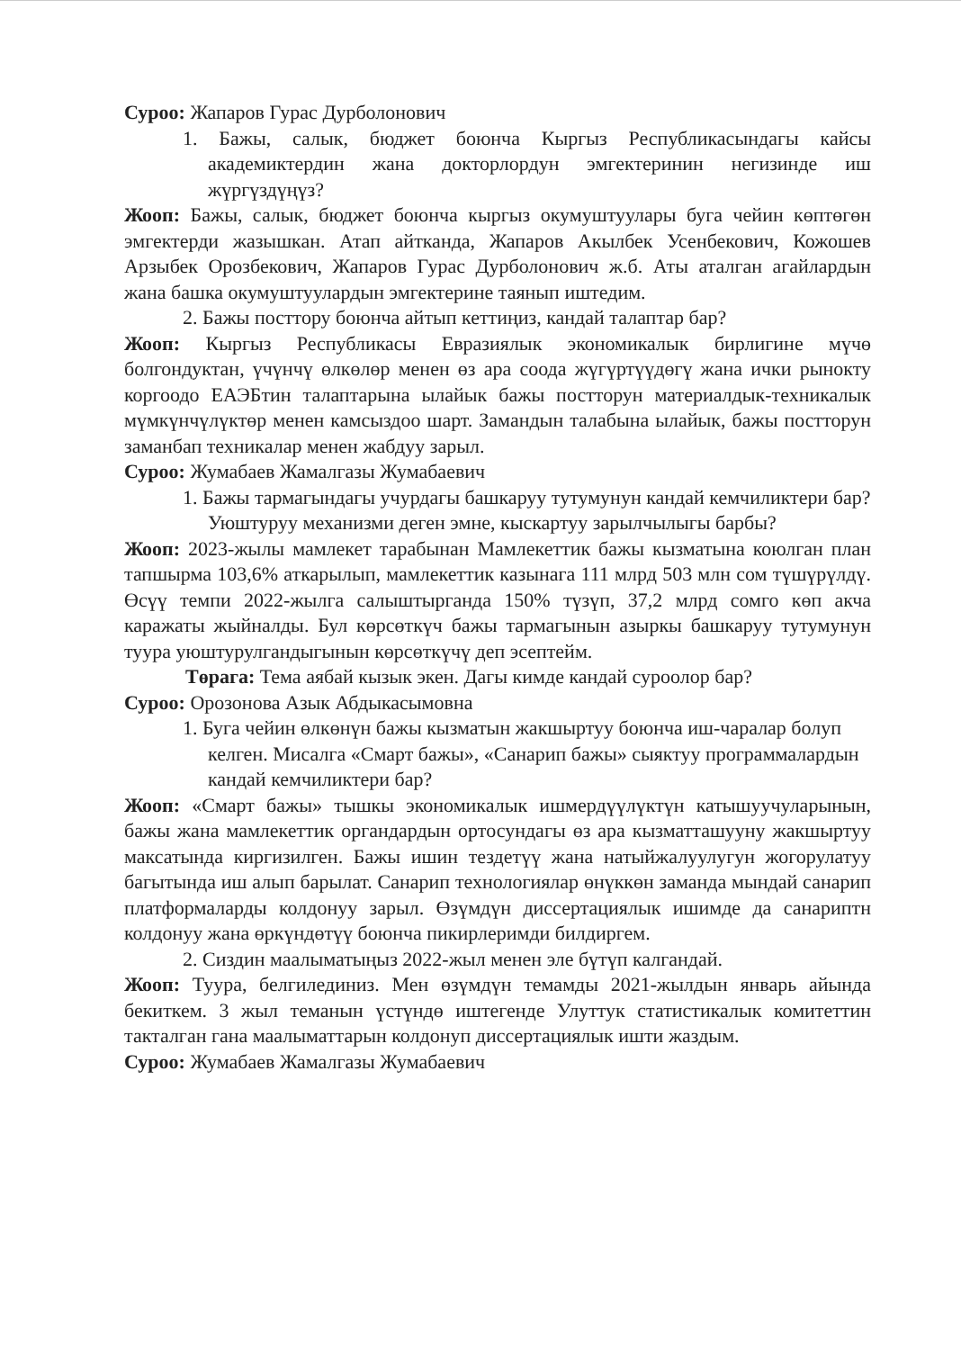Суроо: Жапаров Гурас Дурболонович
1. Бажы, салык, бюджет боюнча Кыргыз Республикасындагы кайсы академиктердин жана докторлордун эмгектеринин негизинде иш жүргүздүңүз?
Жооп: Бажы, салык, бюджет боюнча кыргыз окумуштуулары буга чейин көптөгөн эмгектерди жазышкан. Атап айтканда, Жапаров Акылбек Усенбекович, Кожошев Арзыбек Орозбекович, Жапаров Гурас Дурболонович ж.б. Аты аталган агайлардын жана башка окумуштуулардын эмгектерине таянып иштедим.
2. Бажы посттору боюнча айтып кеттиңиз, кандай талаптар бар?
Жооп: Кыргыз Республикасы Евразиялык экономикалык бирлигине мүчө болгондуктан, үчүнчү өлкөлөр менен өз ара соода жүгүртүүдөгү жана ички рынокту коргоодо ЕАЭБтин талаптарына ылайык бажы постторун материалдык-техникалык мүмкүнчүлүктөр менен камсыздоо шарт. Замандын талабына ылайык, бажы постторун заманбап техникалар менен жабдуу зарыл.
Суроо: Жумабаев Жамалгазы Жумабаевич
1. Бажы тармагындагы учурдагы башкаруу тутумунун кандай кемчиликтери бар? Уюштуруу механизми деген эмне, кыскартуу зарылчылыгы барбы?
Жооп: 2023-жылы мамлекет тарабынан Мамлекеттик бажы кызматына коюлган план тапшырма 103,6% аткарылып, мамлекеттик казынага 111 млрд 503 млн сом түшүрүлдү. Өсүү темпи 2022-жылга салыштырганда 150% түзүп, 37,2 млрд сомго көп акча каражаты жыйналды. Бул көрсөткүч бажы тармагынын азыркы башкаруу тутумунун туура уюштурулгандыгынын көрсөткүчү деп эсептейм.
Төрага: Тема аябай кызык экен. Дагы кимде кандай суроолор бар?
Суроо: Орозонова Азык Абдыкасымовна
1. Буга чейин өлкөнүн бажы кызматын жакшыртуу боюнча иш-чаралар болуп келген. Мисалга «Смарт бажы», «Санарип бажы» сыяктуу программалардын кандай кемчиликтери бар?
Жооп: «Смарт бажы» тышкы экономикалык ишмердүүлүктүн катышуучуларынын, бажы жана мамлекеттик органдардын ортосундагы өз ара кызматташууну жакшыртуу максатында киргизилген. Бажы ишин тездетүү жана натыйжалуулугун жогорулатуу багытында иш алып барылат. Санарип технологиялар өнүккөн заманда мындай санарип платформаларды колдонуу зарыл. Өзүмдүн диссертациялык ишимде да санариптн колдонуу жана өркүндөтүү боюнча пикирлеримди билдиргем.
2. Сиздин маалыматыңыз 2022-жыл менен эле бүтүп калгандай.
Жооп: Туура, белгилединиз. Мен өзүмдүн темамды 2021-жылдын январь айында бекиткем. 3 жыл теманын үстүндө иштегенде Улуттук статистикалык комитеттин такталган гана маалыматтарын колдонуп диссертациялык ишти жаздым.
Суроо: Жумабаев Жамалгазы Жумабаевич